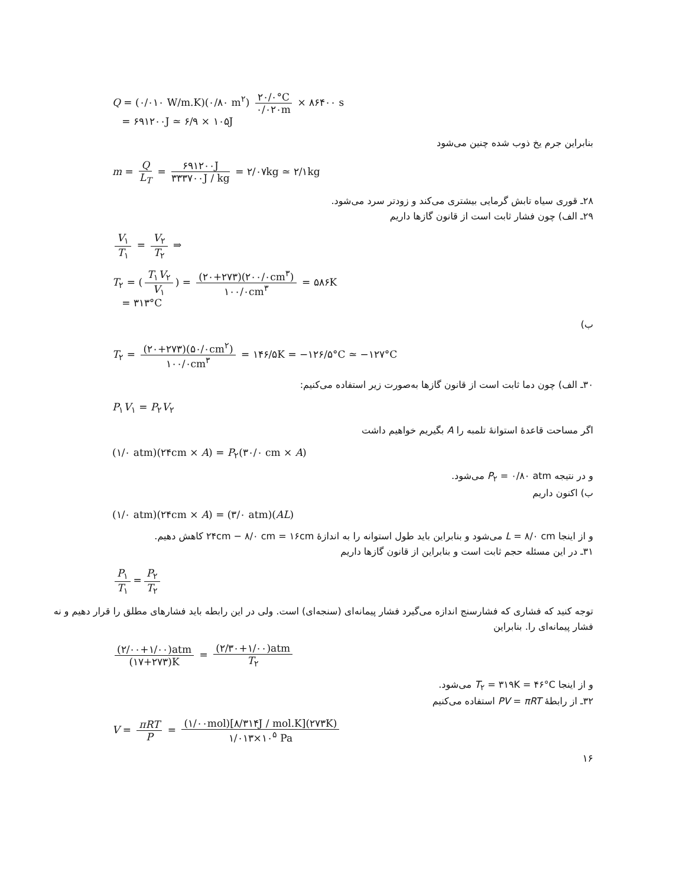Q = (۰/۰۱۰ W/m.K)(۰/۸۰ m<sup>۲</sup>) ۲۰/۰°C ۰/۰۲۰m × ۸۶۴۰۰ s
= ۶۹۱۲۰۰J ≃ ۶/۹ × ۱۰۵J
بنابراین جرم یخ ذوب شده چنین می‌شود
m = Q L<sub>T</sub> = ۶۹۱۲۰۰J ۳۳۳۷۰۰J / kg = ۲/۰۷kg ≃ ۲/۱kg
۲۸ـ قوری سیاه تابش گرمایی بیشتری می‌کند و زودتر سرد می‌شود.
۲۹ـ الف) چون فشار ثابت است از قانون گازها داریم
V<sub>۱</sub> T<sub>۱</sub> = V<sub>۲</sub> T<sub>۲</sub> ⇒
T<sub>۲</sub> = (T<sub>۱</sub>V<sub>۲</sub> V<sub>۱</sub>) = (۲۰+۲۷۳)(۲۰۰/۰cm<sup>۳</sup>) ۱۰۰/۰cm<sup>۳</sup> = ۵۸۶K
= ۳۱۳°C
ب)
T<sub>۲</sub> = (۲۰+۲۷۳)(۵۰/۰cm<sup>۲</sup>) ۱۰۰/۰cm<sup>۳</sup> = ۱۴۶/۵K = −۱۲۶/۵°C ≃ −۱۲۷°C
۳۰ـ الف) چون دما ثابت است از قانون گازها به‌صورت زیر استفاده می‌کنیم:
P<sub>۱</sub>V<sub>۱</sub> = P<sub>۲</sub>V<sub>۲</sub>
اگر مساحت قاعدهٔ استوانهٔ تلمبه را A بگیریم خواهیم داشت
(۱/۰ atm)(۲۴cm × A) = P<sub>۲</sub>(۳۰/۰ cm × A)
و در نتیجه P<sub>۲</sub> = ۰/۸۰ atm می‌شود.
ب) اکنون داریم
(۱/۰ atm)(۲۴cm × A) = (۳/۰ atm)(AL)
و از اینجا L = ۸/۰ cm می‌شود و بنابراین باید طول استوانه را به اندازهٔ ۲۴cm − ۸/۰ cm = ۱۶cm کاهش دهیم.
۳۱ـ در این مسئله حجم ثابت است و بنابراین از قانون گازها داریم
P<sub>۱</sub> T<sub>۱</sub> = P<sub>۲</sub> T<sub>۲</sub>
توجه کنید که فشاری که فشارسنج اندازه می‌گیرد فشار پیمانه‌ای (سنجه‌ای) است. ولی در این رابطه باید فشارهای مطلق را قرار دهیم و نه فشار پیمانه‌ای را. بنابراین
(۲/۰۰+۱/۰۰)atm (۱۷+۲۷۳)K = (۲/۳۰+۱/۰۰)atm T<sub>۲</sub>
و از اینجا T<sub>۲</sub> = ۳۱۹K = ۴۶°C می‌شود.
۳۲ـ از رابطهٔ PV = πRT استفاده می‌کنیم
V = πRT P = (۱/۰۰mol)[۸/۳۱۴J / mol.K](۲۷۳K) ۱/۰۱۳×۱۰<sup>۵</sup> Pa
۱۶